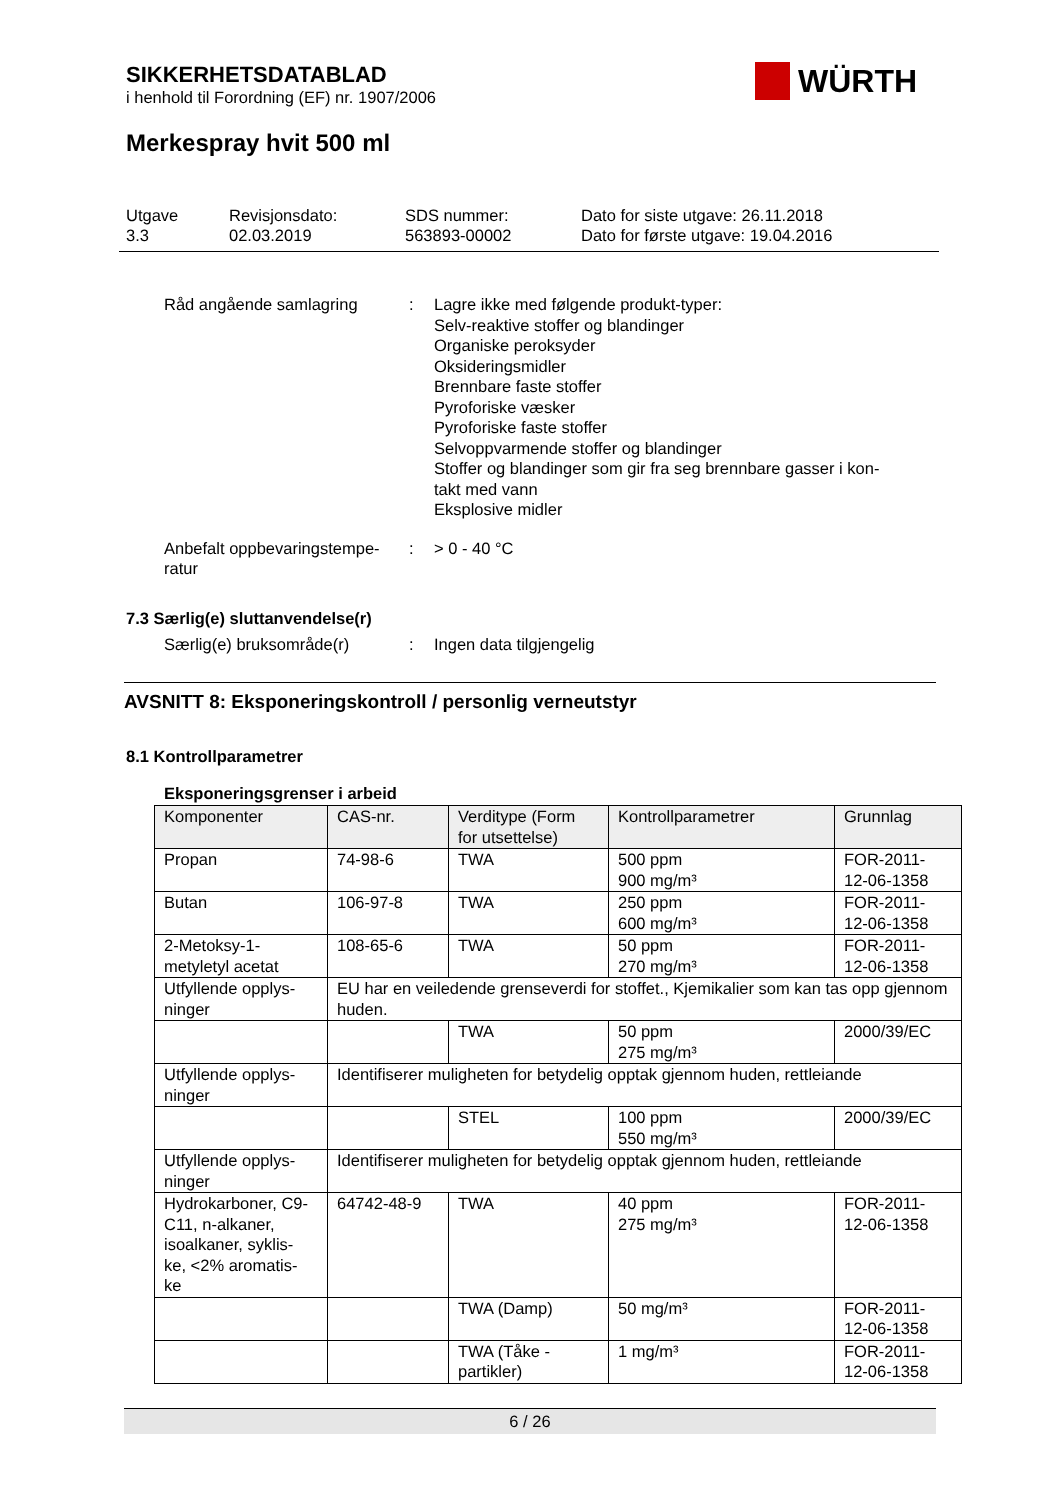SIKKERHETSDATABLAD
i henhold til Forordning (EF) nr. 1907/2006
WÜRTH
Merkespray hvit 500 ml
Utgave
3.3
Revisjonsdato:
02.03.2019
SDS nummer:
563893-00002
Dato for siste utgave: 26.11.2018
Dato for første utgave: 19.04.2016
Råd angående samlagring : Lagre ikke med følgende produkt-typer:
Selv-reaktive stoffer og blandinger
Organiske peroksyder
Oksideringsmidler
Brennbare faste stoffer
Pyroforiske væsker
Pyroforiske faste stoffer
Selvoppvarmende stoffer og blandinger
Stoffer og blandinger som gir fra seg brennbare gasser i kon-
takt med vann
Eksplosive midler
Anbefalt oppbevaringstempe-
ratur
: > 0 - 40 °C
7.3 Særlig(e) sluttanvendelse(r)
Særlig(e) bruksområde(r) : Ingen data tilgjengelig
AVSNITT 8: Eksponeringskontroll / personlig verneutstyr
8.1 Kontrollparametrer
Eksponeringsgrenser i arbeid
| Komponenter | CAS-nr. | Verditype (Form for utsettelse) | Kontrollparametrer | Grunnlag |
| Propan | 74-98-6 | TWA | 500 ppm 900 mg/m³ | FOR-2011- 12-06-1358 |
| Butan | 106-97-8 | TWA | 250 ppm 600 mg/m³ | FOR-2011- 12-06-1358 |
| 2-Metoksy-1- metyletyl acetat | 108-65-6 | TWA | 50 ppm 270 mg/m³ | FOR-2011- 12-06-1358 |
| Utfyllende opplys- ninger | EU har en veiledende grenseverdi for stoffet., Kjemikalier som kan tas opp gjennom huden. | | | |
| | | TWA | 50 ppm 275 mg/m³ | 2000/39/EC |
| Utfyllende opplys- ninger | Identifiserer muligheten for betydelig opptak gjennom huden, rettleiande | | | |
| | | STEL | 100 ppm 550 mg/m³ | 2000/39/EC |
| Utfyllende opplys- ninger | Identifiserer muligheten for betydelig opptak gjennom huden, rettleiande | | | |
| Hydrokarboner, C9-C11, n-alkaner, isoalkaner, syklis- ke, <2% aromatis- ke | 64742-48-9 | TWA | 40 ppm 275 mg/m³ | FOR-2011- 12-06-1358 |
| | | TWA (Damp) | 50 mg/m³ | FOR-2011- 12-06-1358 |
| | | TWA (Tåke - partikler) | 1 mg/m³ | FOR-2011- 12-06-1358 |
6 / 26